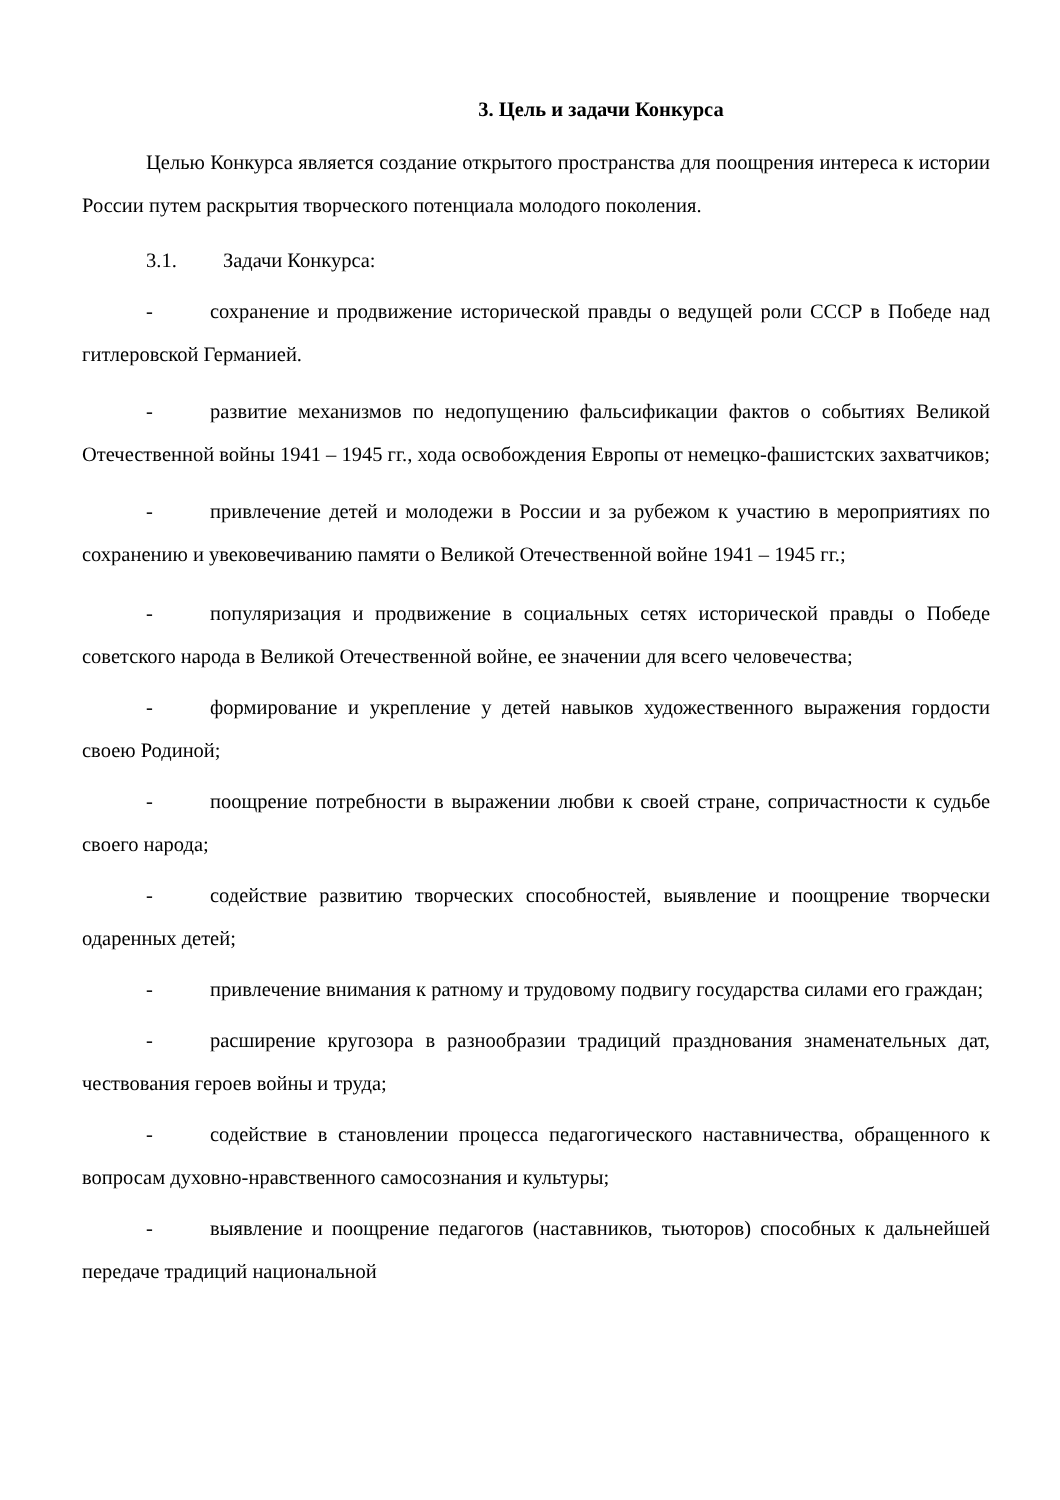3. Цель и задачи Конкурса
Целью Конкурса является создание открытого пространства для поощрения интереса к истории России путем раскрытия творческого потенциала молодого поколения.
3.1. Задачи Конкурса:
- сохранение и продвижение исторической правды о ведущей роли СССР в Победе над гитлеровской Германией.
- развитие механизмов по недопущению фальсификации фактов о событиях Великой Отечественной войны 1941 – 1945 гг., хода освобождения Европы от немецко-фашистских захватчиков;
- привлечение детей и молодежи в России и за рубежом к участию в мероприятиях по сохранению и увековечиванию памяти о Великой Отечественной войне 1941 – 1945 гг.;
- популяризация и продвижение в социальных сетях исторической правды о Победе советского народа в Великой Отечественной войне, ее значении для всего человечества;
- формирование и укрепление у детей навыков художественного выражения гордости своею Родиной;
- поощрение потребности в выражении любви к своей стране, сопричастности к судьбе своего народа;
- содействие развитию творческих способностей, выявление и поощрение творчески одаренных детей;
- привлечение внимания к ратному и трудовому подвигу государства силами его граждан;
- расширение кругозора в разнообразии традиций празднования знаменательных дат, чествования героев войны и труда;
- содействие в становлении процесса педагогического наставничества, обращенного к вопросам духовно-нравственного самосознания и культуры;
- выявление и поощрение педагогов (наставников, тьюторов) способных к дальнейшей передаче традиций национальной